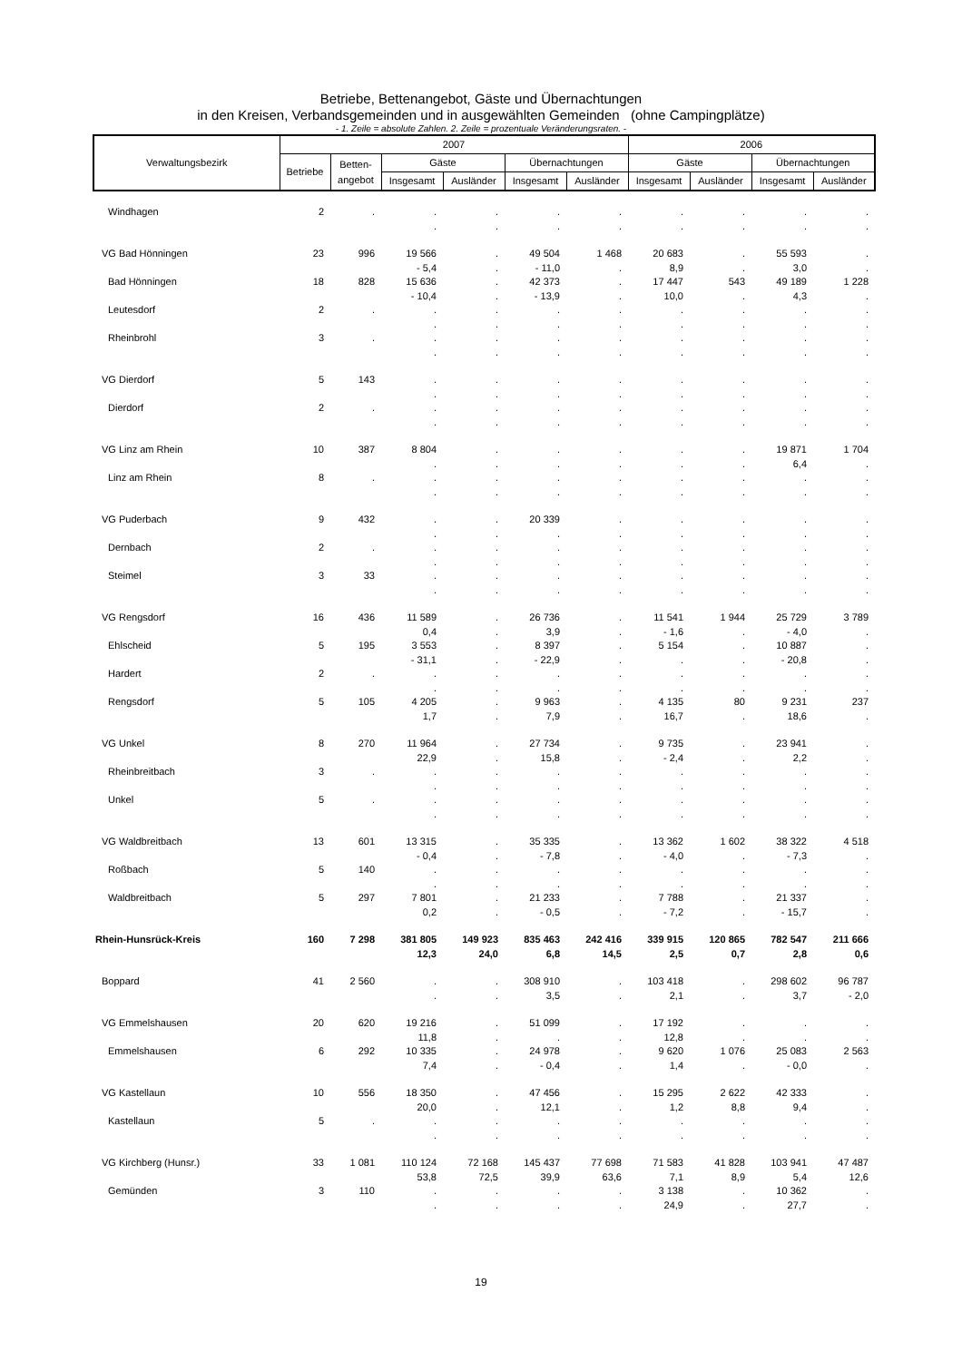Betriebe, Bettenangebot, Gäste und Übernachtungen
in den Kreisen, Verbandsgemeinden und in ausgewählten Gemeinden (ohne Campingplätze)
- 1. Zeile = absolute Zahlen. 2. Zeile = prozentuale Veränderungsraten. -
| Verwaltungsbezirk | 2007 | | | | | | 2006 | | | |
| --- | --- | --- | --- | --- | --- | --- | --- | --- | --- | --- |
| | Betriebe | Betten- angebot | Gäste | | Übernachtungen | | Gäste | | Übernachtungen | |
| | | | Insgesamt | Ausländer | Insgesamt | Ausländer | Insgesamt | Ausländer | Insgesamt | Ausländer |
| Windhagen | 2 | . | . | . | . | . | . | . | . | . |
| | | | . | . | . | . | . | . | . | . |
| VG Bad Hönningen | 23 | 996 | 19 566 | . | 49 504 | 1 468 | 20 683 | . | 55 593 | . |
| | | | - 5,4 | . | - 11,0 | . | 8,9 | . | 3,0 | . |
| Bad Hönningen | 18 | 828 | 15 636 | . | 42 373 | . | 17 447 | 543 | 49 189 | 1 228 |
| | | | - 10,4 | . | - 13,9 | . | 10,0 | . | 4,3 | . |
| Leutesdorf | 2 | . | . | . | . | . | . | . | . | . |
| | | | . | . | . | . | . | . | . | . |
| Rheinbrohl | 3 | . | . | . | . | . | . | . | . | . |
| | | | . | . | . | . | . | . | . | . |
| VG Dierdorf | 5 | 143 | . | . | . | . | . | . | . | . |
| | | | . | . | . | . | . | . | . | . |
| Dierdorf | 2 | . | . | . | . | . | . | . | . | . |
| | | | . | . | . | . | . | . | . | . |
| VG Linz am Rhein | 10 | 387 | 8 804 | . | . | . | . | . | 19 871 | 1 704 |
| | | | . | . | . | . | . | . | 6,4 | . |
| Linz am Rhein | 8 | . | . | . | . | . | . | . | . | . |
| | | | . | . | . | . | . | . | . | . |
| VG Puderbach | 9 | 432 | . | . | 20 339 | . | . | . | . | . |
| | | | . | . | . | . | . | . | . | . |
| Dernbach | 2 | . | . | . | . | . | . | . | . | . |
| | | | . | . | . | . | . | . | . | . |
| Steimel | 3 | 33 | . | . | . | . | . | . | . | . |
| | | | . | . | . | . | . | . | . | . |
| VG Rengsdorf | 16 | 436 | 11 589 | . | 26 736 | . | 11 541 | 1 944 | 25 729 | 3 789 |
| | | | 0,4 | . | 3,9 | . | - 1,6 | . | - 4,0 | . |
| Ehlscheid | 5 | 195 | 3 553 | . | 8 397 | . | 5 154 | . | 10 887 | . |
| | | | - 31,1 | . | - 22,9 | . | . | . | - 20,8 | . |
| Hardert | 2 | . | . | . | . | . | . | . | . | . |
| | | | . | . | . | . | . | . | . | . |
| Rengsdorf | 5 | 105 | 4 205 | . | 9 963 | . | 4 135 | 80 | 9 231 | 237 |
| | | | 1,7 | . | 7,9 | . | 16,7 | . | 18,6 | . |
| VG Unkel | 8 | 270 | 11 964 | . | 27 734 | . | 9 735 | . | 23 941 | . |
| | | | 22,9 | . | 15,8 | . | - 2,4 | . | 2,2 | . |
| Rheinbreitbach | 3 | . | . | . | . | . | . | . | . | . |
| | | | . | . | . | . | . | . | . | . |
| Unkel | 5 | . | . | . | . | . | . | . | . | . |
| | | | . | . | . | . | . | . | . | . |
| VG Waldbreitbach | 13 | 601 | 13 315 | . | 35 335 | . | 13 362 | 1 602 | 38 322 | 4 518 |
| | | | - 0,4 | . | - 7,8 | . | - 4,0 | . | - 7,3 | . |
| Roßbach | 5 | 140 | . | . | . | . | . | . | . | . |
| | | | . | . | . | . | . | . | . | . |
| Waldbreitbach | 5 | 297 | 7 801 | . | 21 233 | . | 7 788 | . | 21 337 | . |
| | | | 0,2 | . | - 0,5 | . | - 7,2 | . | - 15,7 | . |
| Rhein-Hunsrück-Kreis | 160 | 7 298 | 381 805 | 149 923 | 835 463 | 242 416 | 339 915 | 120 865 | 782 547 | 211 666 |
| | | | 12,3 | 24,0 | 6,8 | 14,5 | 2,5 | 0,7 | 2,8 | 0,6 |
| Boppard | 41 | 2 560 | . | . | 308 910 | . | 103 418 | . | 298 602 | 96 787 |
| | | | . | . | 3,5 | . | 2,1 | . | 3,7 | - 2,0 |
| VG Emmelshausen | 20 | 620 | 19 216 | . | 51 099 | . | 17 192 | . | . | . |
| | | | 11,8 | . | . | . | 12,8 | . | . | . |
| Emmelshausen | 6 | 292 | 10 335 | . | 24 978 | . | 9 620 | 1 076 | 25 083 | 2 563 |
| | | | 7,4 | . | - 0,4 | . | 1,4 | . | - 0,0 | . |
| VG Kastellaun | 10 | 556 | 18 350 | . | 47 456 | . | 15 295 | 2 622 | 42 333 | . |
| | | | 20,0 | . | 12,1 | . | 1,2 | 8,8 | 9,4 | . |
| Kastellaun | 5 | . | . | . | . | . | . | . | . | . |
| | | | . | . | . | . | . | . | . | . |
| VG Kirchberg (Hunsr.) | 33 | 1 081 | 110 124 | 72 168 | 145 437 | 77 698 | 71 583 | 41 828 | 103 941 | 47 487 |
| | | | 53,8 | 72,5 | 39,9 | 63,6 | 7,1 | 8,9 | 5,4 | 12,6 |
| Gemünden | 3 | 110 | . | . | . | . | 3 138 | . | 10 362 | . |
| | | | . | . | . | . | 24,9 | . | 27,7 | . |
19